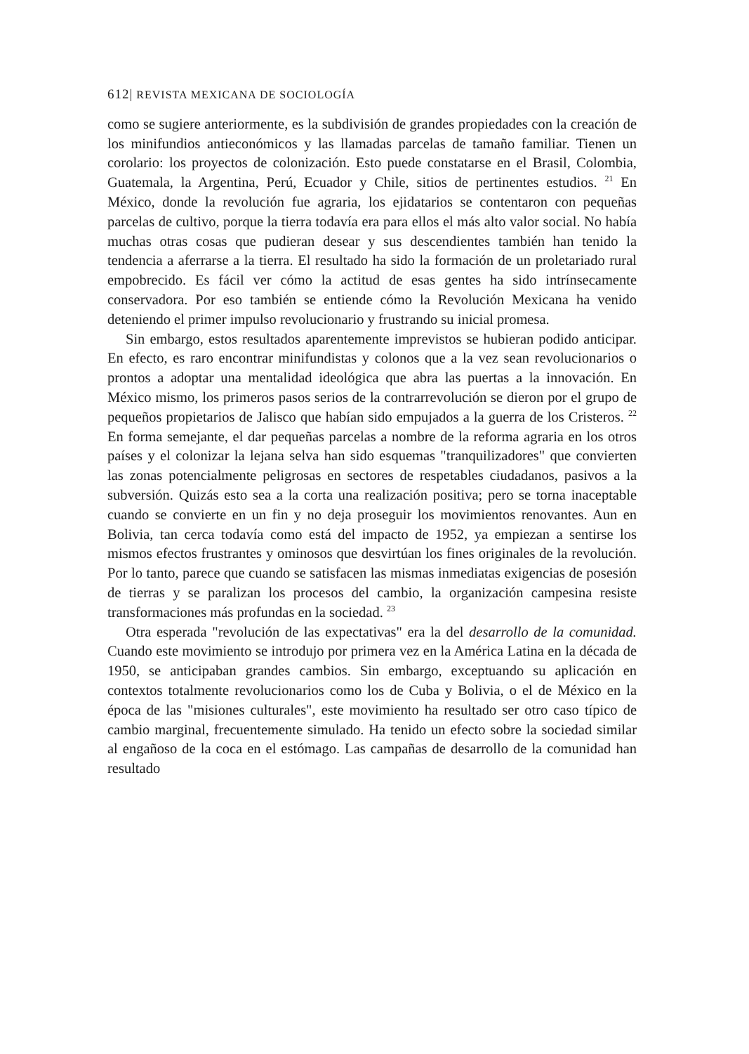612| REVISTA MEXICANA DE SOCIOLOGÍA
como se sugiere anteriormente, es la subdivisión de grandes propiedades con la creación de los minifundios antieconómicos y las llamadas parcelas de tamaño familiar. Tienen un corolario: los proyectos de colonización. Esto puede constatarse en el Brasil, Colombia, Guatemala, la Argentina, Perú, Ecuador y Chile, sitios de pertinentes estudios. <sup>21</sup> En México, donde la revolución fue agraria, los ejidatarios se contentaron con pequeñas parcelas de cultivo, porque la tierra todavía era para ellos el más alto valor social. No había muchas otras cosas que pudieran desear y sus descendientes también han tenido la tendencia a aferrarse a la tierra. El resultado ha sido la formación de un proletariado rural empobrecido. Es fácil ver cómo la actitud de esas gentes ha sido intrínsecamente conservadora. Por eso también se entiende cómo la Revolución Mexicana ha venido deteniendo el primer impulso revolucionario y frustrando su inicial promesa.
Sin embargo, estos resultados aparentemente imprevistos se hubieran podido anticipar. En efecto, es raro encontrar minifundistas y colonos que a la vez sean revolucionarios o prontos a adoptar una mentalidad ideológica que abra las puertas a la innovación. En México mismo, los primeros pasos serios de la contrarrevolución se dieron por el grupo de pequeños propietarios de Jalisco que habían sido empujados a la guerra de los Cristeros. <sup>22</sup> En forma semejante, el dar pequeñas parcelas a nombre de la reforma agraria en los otros países y el colonizar la lejana selva han sido esquemas "tranquilizadores" que convierten las zonas potencialmente peligrosas en sectores de respetables ciudadanos, pasivos a la subversión. Quizás esto sea a la corta una realización positiva; pero se torna inaceptable cuando se convierte en un fin y no deja proseguir los movimientos renovantes. Aun en Bolivia, tan cerca todavía como está del impacto de 1952, ya empiezan a sentirse los mismos efectos frustrantes y ominosos que desvirtúan los fines originales de la revolución. Por lo tanto, parece que cuando se satisfacen las mismas inmediatas exigencias de posesión de tierras y se paralizan los procesos del cambio, la organización campesina resiste transformaciones más profundas en la sociedad. <sup>23</sup>
Otra esperada "revolución de las expectativas" era la del desarrollo de la comunidad. Cuando este movimiento se introdujo por primera vez en la América Latina en la década de 1950, se anticipaban grandes cambios. Sin embargo, exceptuando su aplicación en contextos totalmente revolucionarios como los de Cuba y Bolivia, o el de México en la época de las "misiones culturales", este movimiento ha resultado ser otro caso típico de cambio marginal, frecuentemente simulado. Ha tenido un efecto sobre la sociedad similar al engañoso de la coca en el estómago. Las campañas de desarrollo de la comunidad han resultado